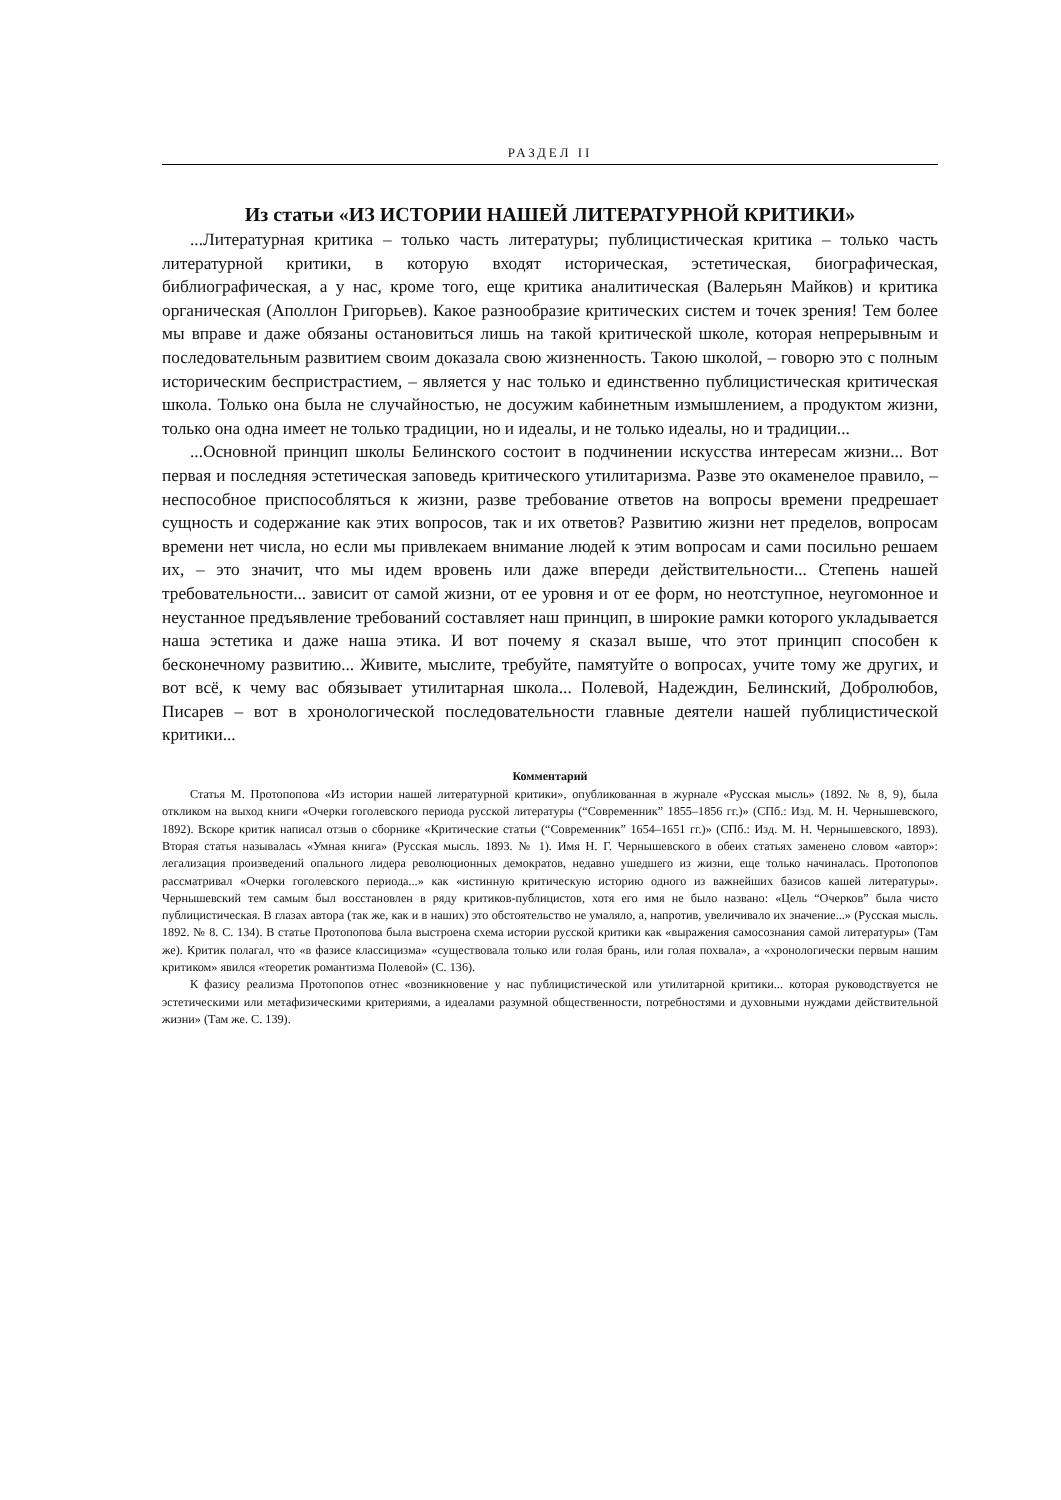РАЗДЕЛ II
Из статьи «ИЗ ИСТОРИИ НАШЕЙ ЛИТЕРАТУРНОЙ КРИТИКИ»
...Литературная критика – только часть литературы; публицистическая критика – только часть литературной критики, в которую входят историческая, эстетическая, биографическая, библиографическая, а у нас, кроме того, еще критика аналитическая (Валерьян Майков) и критика органическая (Аполлон Григорьев). Какое разнообразие критических систем и точек зрения! Тем более мы вправе и даже обязаны остановиться лишь на такой критической школе, которая непрерывным и последовательным развитием своим доказала свою жизненность. Такою школой, – говорю это с полным историческим беспристрастием, – является у нас только и единственно публицистическая критическая школа. Только она была не случайностью, не досужим кабинетным измышлением, а продуктом жизни, только она одна имеет не только традиции, но и идеалы, и не только идеалы, но и традиции...
...Основной принцип школы Белинского состоит в подчинении искусства интересам жизни... Вот первая и последняя эстетическая заповедь критического утилитаризма. Разве это окаменелое правило, – неспособное приспособляться к жизни, разве требование ответов на вопросы времени предрешает сущность и содержание как этих вопросов, так и их ответов? Развитию жизни нет пределов, вопросам времени нет числа, но если мы привлекаем внимание людей к этим вопросам и сами посильно решаем их, – это значит, что мы идем вровень или даже впереди действительности... Степень нашей требовательности... зависит от самой жизни, от ее уровня и от ее форм, но неотступное, неугомонное и неустанное предъявление требований составляет наш принцип, в широкие рамки которого укладывается наша эстетика и даже наша этика. И вот почему я сказал выше, что этот принцип способен к бесконечному развитию... Живите, мыслите, требуйте, памятуйте о вопросах, учите тому же других, и вот всё, к чему вас обязывает утилитарная школа... Полевой, Надеждин, Белинский, Добролюбов, Писарев – вот в хронологической последовательности главные деятели нашей публицистической критики...
Комментарий
Статья М. Протопопова «Из истории нашей литературной критики», опубликованная в журнале «Русская мысль» (1892. № 8, 9), была откликом на выход книги «Очерки гоголевского периода русской литературы (“Современник” 1855–1856 гг.)» (СПб.: Изд. М. Н. Чернышевского, 1892). Вскоре критик написал отзыв о сборнике «Критические статьи (“Современник” 1654–1651 гг.)» (СПб.: Изд. М. Н. Чернышевского, 1893). Вторая статья называлась «Умная книга» (Русская мысль. 1893. № 1). Имя Н. Г. Чернышевского в обеих статьях заменено словом «автор»: легализация произведений опального лидера революционных демократов, недавно ушедшего из жизни, еще только начиналась. Протопопов рассматривал «Очерки гоголевского периода...» как «истинную критическую историю одного из важнейших базисов кашей литературы». Чернышевский тем самым был восстановлен в ряду критиков-публицистов, хотя его имя не было названо: «Цель “Очерков” была чисто публицистическая. В глазах автора (так же, как и в наших) это обстоятельство не умаляло, а, напротив, увеличивало их значение...» (Русская мысль. 1892. № 8. С. 134). В статье Протопопова была выстроена схема истории русской критики как «выражения самосознания самой литературы» (Там же). Критик полагал, что «в фазисе классицизма» «существовала только или голая брань, или голая похвала», а «хронологически первым нашим критиком» явился «теоретик романтизма Полевой» (С. 136).
К фазису реализма Протопопов отнес «возникновение у нас публицистической или утилитарной критики... которая руководствуется не эстетическими или метафизическими критериями, а идеалами разумной общественности, потребностями и духовными нуждами действительной жизни» (Там же. С. 139).